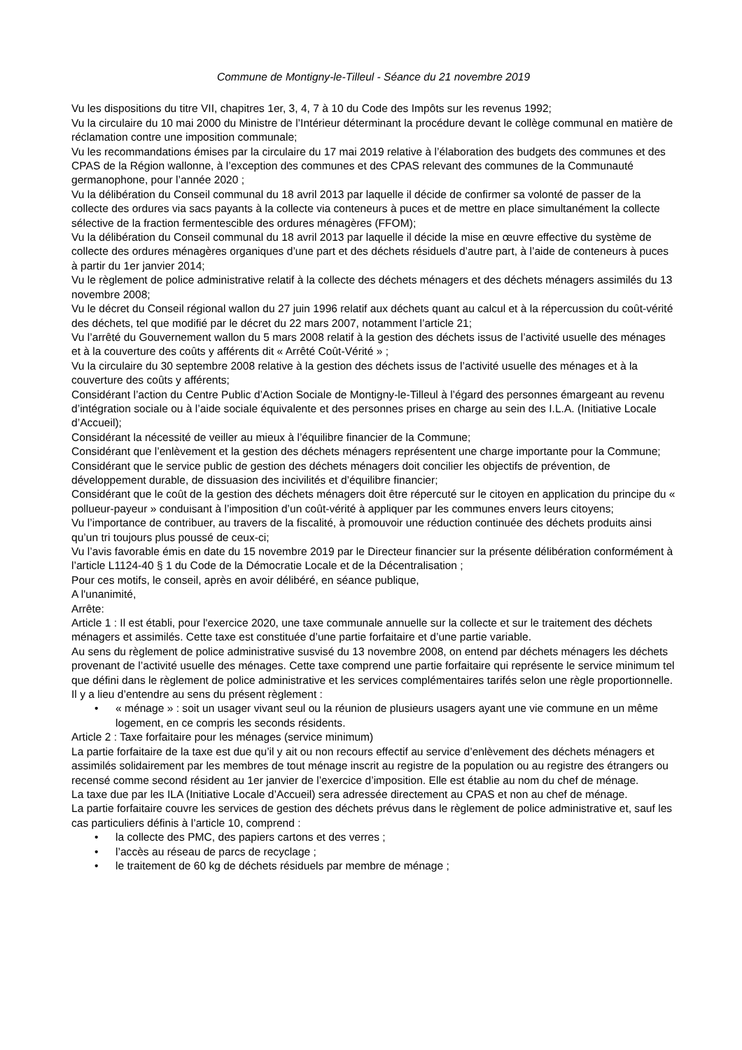Commune de Montigny-le-Tilleul - Séance du 21 novembre 2019
Vu les dispositions du titre VII, chapitres 1er, 3, 4, 7 à 10 du Code des Impôts sur les revenus 1992;
Vu la circulaire du 10 mai 2000 du Ministre de l’Intérieur déterminant la procédure devant le collège communal en matière de réclamation contre une imposition communale;
Vu les recommandations émises par la circulaire du 17 mai 2019 relative à l’élaboration des budgets des communes et des CPAS de la Région wallonne, à l’exception des communes et des CPAS relevant des communes de la Communauté germanophone, pour l’année 2020 ;
Vu la délibération du Conseil communal du 18 avril 2013 par laquelle il décide de confirmer sa volonté de passer de la collecte des ordures via sacs payants à la collecte via conteneurs à puces et de mettre en place simultanément la collecte sélective de la fraction fermentescible des ordures ménagères (FFOM);
Vu la délibération du Conseil communal du 18 avril 2013 par laquelle il décide la mise en œuvre effective du système de collecte des ordures ménagères organiques d’une part et des déchets résiduels d’autre part, à l’aide de conteneurs à puces à partir du 1er janvier 2014;
Vu le règlement de police administrative relatif à la collecte des déchets ménagers et des déchets ménagers assimilés du 13 novembre 2008;
Vu le décret du Conseil régional wallon du 27 juin 1996 relatif aux déchets quant au calcul et à la répercussion du coût-vérité des déchets, tel que modifié par le décret du 22 mars 2007, notamment l’article 21;
Vu l’arrêté du Gouvernement wallon du 5 mars 2008 relatif à la gestion des déchets issus de l’activité usuelle des ménages et à la couverture des coûts y afférents dit « Arrêté Coût-Vérité » ;
Vu la circulaire du 30 septembre 2008 relative à la gestion des déchets issus de l’activité usuelle des ménages et à la couverture des coûts y afférents;
Considérant l’action du Centre Public d’Action Sociale de Montigny-le-Tilleul à l’égard des personnes émargeant au revenu d’intégration sociale ou à l’aide sociale équivalente et des personnes prises en charge au sein des I.L.A. (Initiative Locale d’Accueil);
Considérant la nécessité de veiller au mieux à l’équilibre financier de la Commune;
Considérant que l’enlèvement et la gestion des déchets ménagers représentent une charge importante pour la Commune;
Considérant que le service public de gestion des déchets ménagers doit concilier les objectifs de prévention, de développement durable, de dissuasion des incivilités et d’équilibre financier;
Considérant que le coût de la gestion des déchets ménagers doit être répercuté sur le citoyen en application du principe du « pollueur-payeur » conduisant à l’imposition d’un coût-vérité à appliquer par les communes envers leurs citoyens;
Vu l’importance de contribuer, au travers de la fiscalité, à promouvoir une réduction continuée des déchets produits ainsi qu’un tri toujours plus poussé de ceux-ci;
Vu l’avis favorable émis en date du 15 novembre 2019 par le Directeur financier sur la présente délibération conformément à l’article L1124-40 § 1 du Code de la Démocratie Locale et de la Décentralisation ;
Pour ces motifs, le conseil, après en avoir délibéré, en séance publique,
A l'unanimité,
Arrête:
Article 1 : Il est établi, pour l'exercice 2020, une taxe communale annuelle sur la collecte et sur le traitement des déchets ménagers et assimilés. Cette taxe est constituée d’une partie forfaitaire et d’une partie variable.
Au sens du règlement de police administrative susvisé du 13 novembre 2008, on entend par déchets ménagers les déchets provenant de l’activité usuelle des ménages. Cette taxe comprend une partie forfaitaire qui représente le service minimum tel que défini dans le règlement de police administrative et les services complémentaires tarifés selon une règle proportionnelle.
Il y a lieu d’entendre au sens du présent règlement :
• « ménage » : soit un usager vivant seul ou la réunion de plusieurs usagers ayant une vie commune en un même logement, en ce compris les seconds résidents.
Article 2 : Taxe forfaitaire pour les ménages (service minimum)
La partie forfaitaire de la taxe est due qu’il y ait ou non recours effectif au service d’enlèvement des déchets ménagers et assimilés solidairement par les membres de tout ménage inscrit au registre de la population ou au registre des étrangers ou recensé comme second résident au 1er janvier de l’exercice d’imposition. Elle est établie au nom du chef de ménage.
La taxe due par les ILA (Initiative Locale d’Accueil) sera adressée directement au CPAS et non au chef de ménage.
La partie forfaitaire couvre les services de gestion des déchets prévus dans le règlement de police administrative et, sauf les cas particuliers définis à l’article 10, comprend :
• la collecte des PMC, des papiers cartons et des verres ;
• l’accès au réseau de parcs de recyclage ;
• le traitement de 60 kg de déchets résiduels par membre de ménage ;